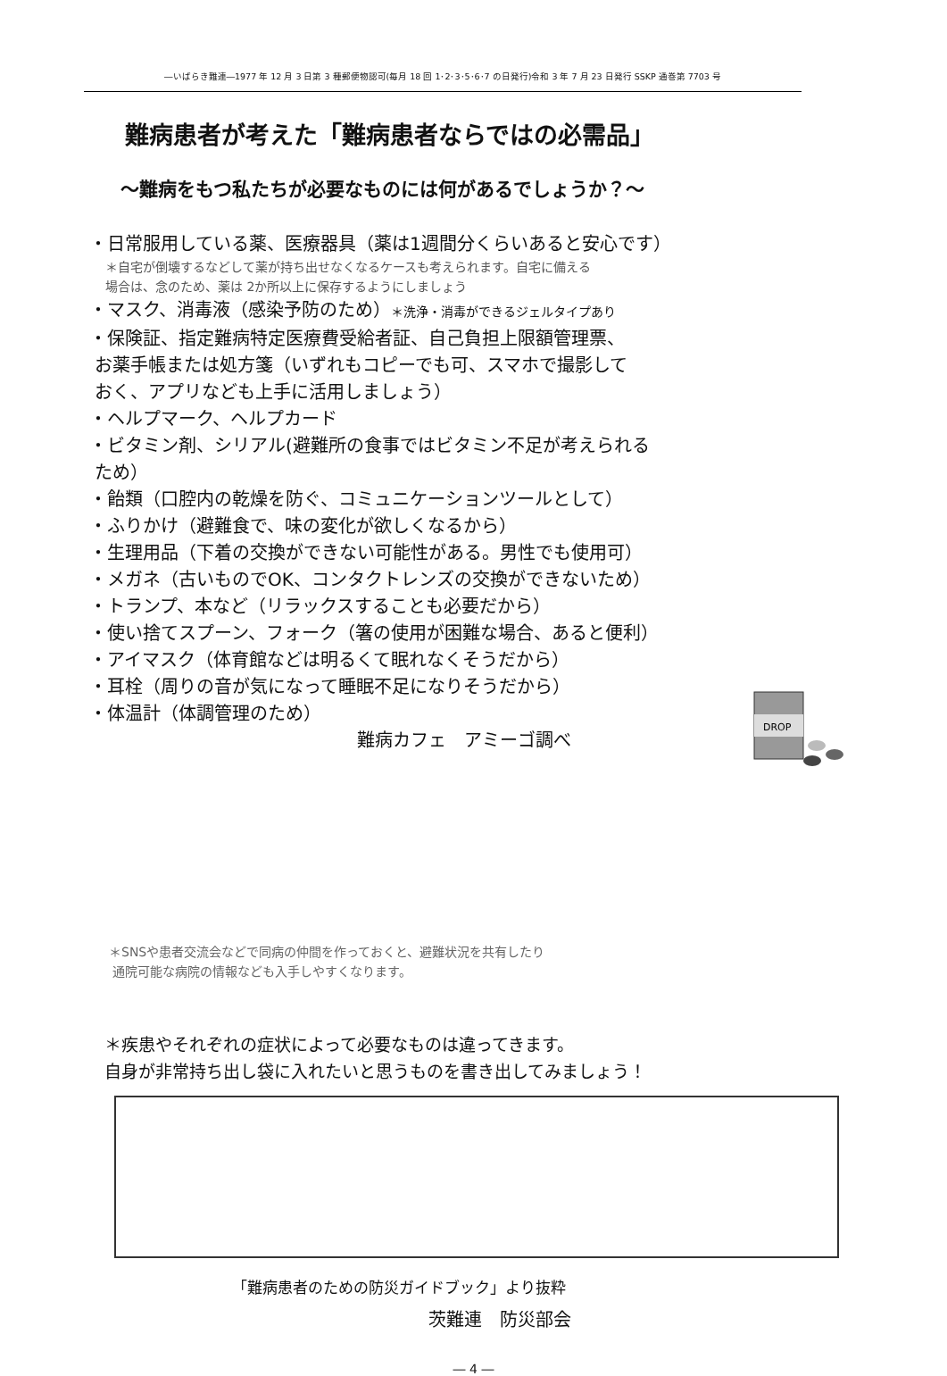―いばらき難連―1977 年 12 月 3 日第 3 種郵便物認可(毎月 18 回 1･2･3･5･6･7 の日発行)令和 3 年 7 月 23 日発行 SSKP 通巻第 7703 号
難病患者が考えた「難病患者ならではの必需品」
～難病をもつ私たちが必要なものには何があるでしょうか？～
・日常服用している薬、医療器具（薬は1週間分くらいあると安心です）
＊自宅が倒壊するなどして薬が持ち出せなくなるケースも考えられます。自宅に備える
場合は、念のため、薬は 2か所以上に保存するようにしましょう
・マスク、消毒液（感染予防のため）＊洗浄・消毒ができるジェルタイプあり
・保険証、指定難病特定医療費受給者証、自己負担上限額管理票、
お薬手帳または処方箋（いずれもコピーでも可、スマホで撮影して
おく、アプリなども上手に活用しましょう）
・ヘルプマーク、ヘルプカード
・ビタミン剤、シリアル(避難所の食事ではビタミン不足が考えられる
ため）
・飴類（口腔内の乾燥を防ぐ、コミュニケーションツールとして）
・ふりかけ（避難食で、味の変化が欲しくなるから）
・生理用品（下着の交換ができない可能性がある。男性でも使用可）
・メガネ（古いものでOK、コンタクトレンズの交換ができないため）
・トランプ、本など（リラックスすることも必要だから）
・使い捨てスプーン、フォーク（箸の使用が困難な場合、あると便利）
・アイマスク（体育館などは明るくて眠れなくそうだから）
・耳栓（周りの音が気になって睡眠不足になりそうだから）
・体温計（体調管理のため）
難病カフェ　アミーゴ調べ
DROP
＊SNSや患者交流会などで同病の仲間を作っておくと、避難状況を共有したり
通院可能な病院の情報なども入手しやすくなります。
＊疾患やそれぞれの症状によって必要なものは違ってきます。
自身が非常持ち出し袋に入れたいと思うものを書き出してみましょう！
「難病患者のための防災ガイドブック」より抜粋
茨難連　防災部会
― 4 ―